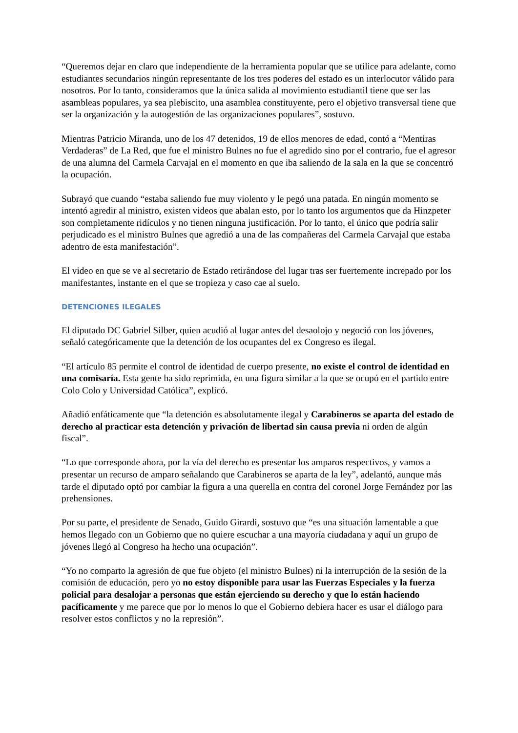“Queremos dejar en claro que independiente de la herramienta popular que se utilice para adelante, como estudiantes secundarios ningún representante de los tres poderes del estado es un interlocutor válido para nosotros. Por lo tanto, consideramos que la única salida al movimiento estudiantil tiene que ser las asambleas populares, ya sea plebiscito, una asamblea constituyente, pero el objetivo transversal tiene que ser la organización y la autogestión de las organizaciones populares”, sostuvo.
Mientras Patricio Miranda, uno de los 47 detenidos, 19 de ellos menores de edad, contó a “Mentiras Verdaderas” de La Red, que fue el ministro Bulnes no fue el agredido sino por el contrario, fue el agresor de una alumna del Carmela Carvajal en el momento en que iba saliendo de la sala en la que se concentró la ocupación.
Subrayó que cuando “estaba saliendo fue muy violento y le pegó una patada. En ningún momento se intentó agredir al ministro, existen videos que abalan esto, por lo tanto los argumentos que da Hinzpeter son completamente ridículos y no tienen ninguna justificación. Por lo tanto, el único que podría salir perjudicado es el ministro Bulnes que agredió a una de las compañeras del Carmela Carvajal que estaba adentro de esta manifestación”.
El video en que se ve al secretario de Estado retirándose del lugar tras ser fuertemente increpado por los manifestantes, instante en el que se tropieza y caso cae al suelo.
DETENCIONES ILEGALES
El diputado DC Gabriel Silber, quien acudió al lugar antes del desaolojo y negoció con los jóvenes, señaló categóricamente que la detención de los ocupantes del ex Congreso es ilegal.
“El artículo 85 permite el control de identidad de cuerpo presente, no existe el control de identidad en una comisaría. Esta gente ha sido reprimida, en una figura similar a la que se ocupó en el partido entre Colo Colo y Universidad Católica”, explicó.
Añadió enfáticamente que “la detención es absolutamente ilegal y Carabineros se aparta del estado de derecho al practicar esta detención y privación de libertad sin causa previa ni orden de algún fiscal”.
“Lo que corresponde ahora, por la vía del derecho es presentar los amparos respectivos, y vamos a presentar un recurso de amparo señalando que Carabineros se aparta de la ley”, adelantó, aunque más tarde el diputado optó por cambiar la figura a una querella en contra del coronel Jorge Fernández por las prehensiones.
Por su parte, el presidente de Senado, Guido Girardi, sostuvo que “es una situación lamentable a que hemos llegado con un Gobierno que no quiere escuchar a una mayoría ciudadana y aquí un grupo de jóvenes llegó al Congreso ha hecho una ocupación”.
“Yo no comparto la agresión de que fue objeto (el ministro Bulnes) ni la interrupción de la sesión de la comisión de educación, pero yo no estoy disponible para usar las Fuerzas Especiales y la fuerza policial para desalojar a personas que están ejerciendo su derecho y que lo están haciendo pacíficamente y me parece que por lo menos lo que el Gobierno debiera hacer es usar el diálogo para resolver estos conflictos y no la represión”.